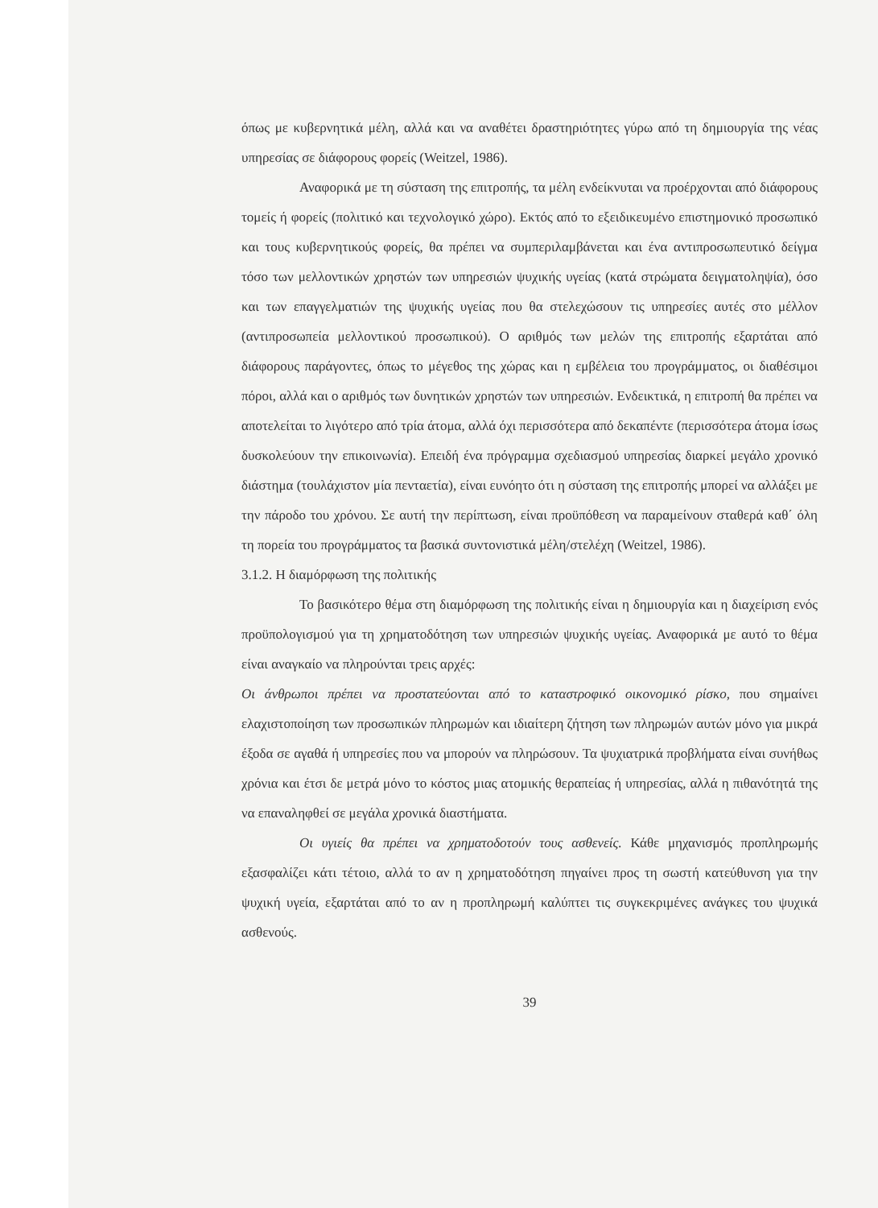όπως με κυβερνητικά μέλη, αλλά και να αναθέτει δραστηριότητες γύρω από τη δημιουργία της νέας υπηρεσίας σε διάφορους φορείς (Weitzel, 1986).
Αναφορικά με τη σύσταση της επιτροπής, τα μέλη ενδείκνυται να προέρχονται από διάφορους τομείς ή φορείς (πολιτικό και τεχνολογικό χώρο). Εκτός από το εξειδικευμένο επιστημονικό προσωπικό και τους κυβερνητικούς φορείς, θα πρέπει να συμπεριλαμβάνεται και ένα αντιπροσωπευτικό δείγμα τόσο των μελλοντικών χρηστών των υπηρεσιών ψυχικής υγείας (κατά στρώματα δειγματοληψία), όσο και των επαγγελματιών της ψυχικής υγείας που θα στελεχώσουν τις υπηρεσίες αυτές στο μέλλον (αντιπροσωπεία μελλοντικού προσωπικού). Ο αριθμός των μελών της επιτροπής εξαρτάται από διάφορους παράγοντες, όπως το μέγεθος της χώρας και η εμβέλεια του προγράμματος, οι διαθέσιμοι πόροι, αλλά και ο αριθμός των δυνητικών χρηστών των υπηρεσιών. Ενδεικτικά, η επιτροπή θα πρέπει να αποτελείται το λιγότερο από τρία άτομα, αλλά όχι περισσότερα από δεκαπέντε (περισσότερα άτομα ίσως δυσκολεύουν την επικοινωνία). Επειδή ένα πρόγραμμα σχεδιασμού υπηρεσίας διαρκεί μεγάλο χρονικό διάστημα (τουλάχιστον μία πενταετία), είναι ευνόητο ότι η σύσταση της επιτροπής μπορεί να αλλάξει με την πάροδο του χρόνου. Σε αυτή την περίπτωση, είναι προϋπόθεση να παραμείνουν σταθερά καθ΄ όλη τη πορεία του προγράμματος τα βασικά συντονιστικά μέλη/στελέχη (Weitzel, 1986).
3.1.2. Η διαμόρφωση της πολιτικής
Το βασικότερο θέμα στη διαμόρφωση της πολιτικής είναι η δημιουργία και η διαχείριση ενός προϋπολογισμού για τη χρηματοδότηση των υπηρεσιών ψυχικής υγείας. Αναφορικά με αυτό το θέμα είναι αναγκαίο να πληρούνται τρεις αρχές:
Οι άνθρωποι πρέπει να προστατεύονται από το καταστροφικό οικονομικό ρίσκο, που σημαίνει ελαχιστοποίηση των προσωπικών πληρωμών και ιδιαίτερη ζήτηση των πληρωμών αυτών μόνο για μικρά έξοδα σε αγαθά ή υπηρεσίες που να μπορούν να πληρώσουν. Τα ψυχιατρικά προβλήματα είναι συνήθως χρόνια και έτσι δε μετρά μόνο το κόστος μιας ατομικής θεραπείας ή υπηρεσίας, αλλά η πιθανότητά της να επαναληφθεί σε μεγάλα χρονικά διαστήματα.
Οι υγιείς θα πρέπει να χρηματοδοτούν τους ασθενείς. Κάθε μηχανισμός προπληρωμής εξασφαλίζει κάτι τέτοιο, αλλά το αν η χρηματοδότηση πηγαίνει προς τη σωστή κατεύθυνση για την ψυχική υγεία, εξαρτάται από το αν η προπληρωμή καλύπτει τις συγκεκριμένες ανάγκες του ψυχικά ασθενούς.
39